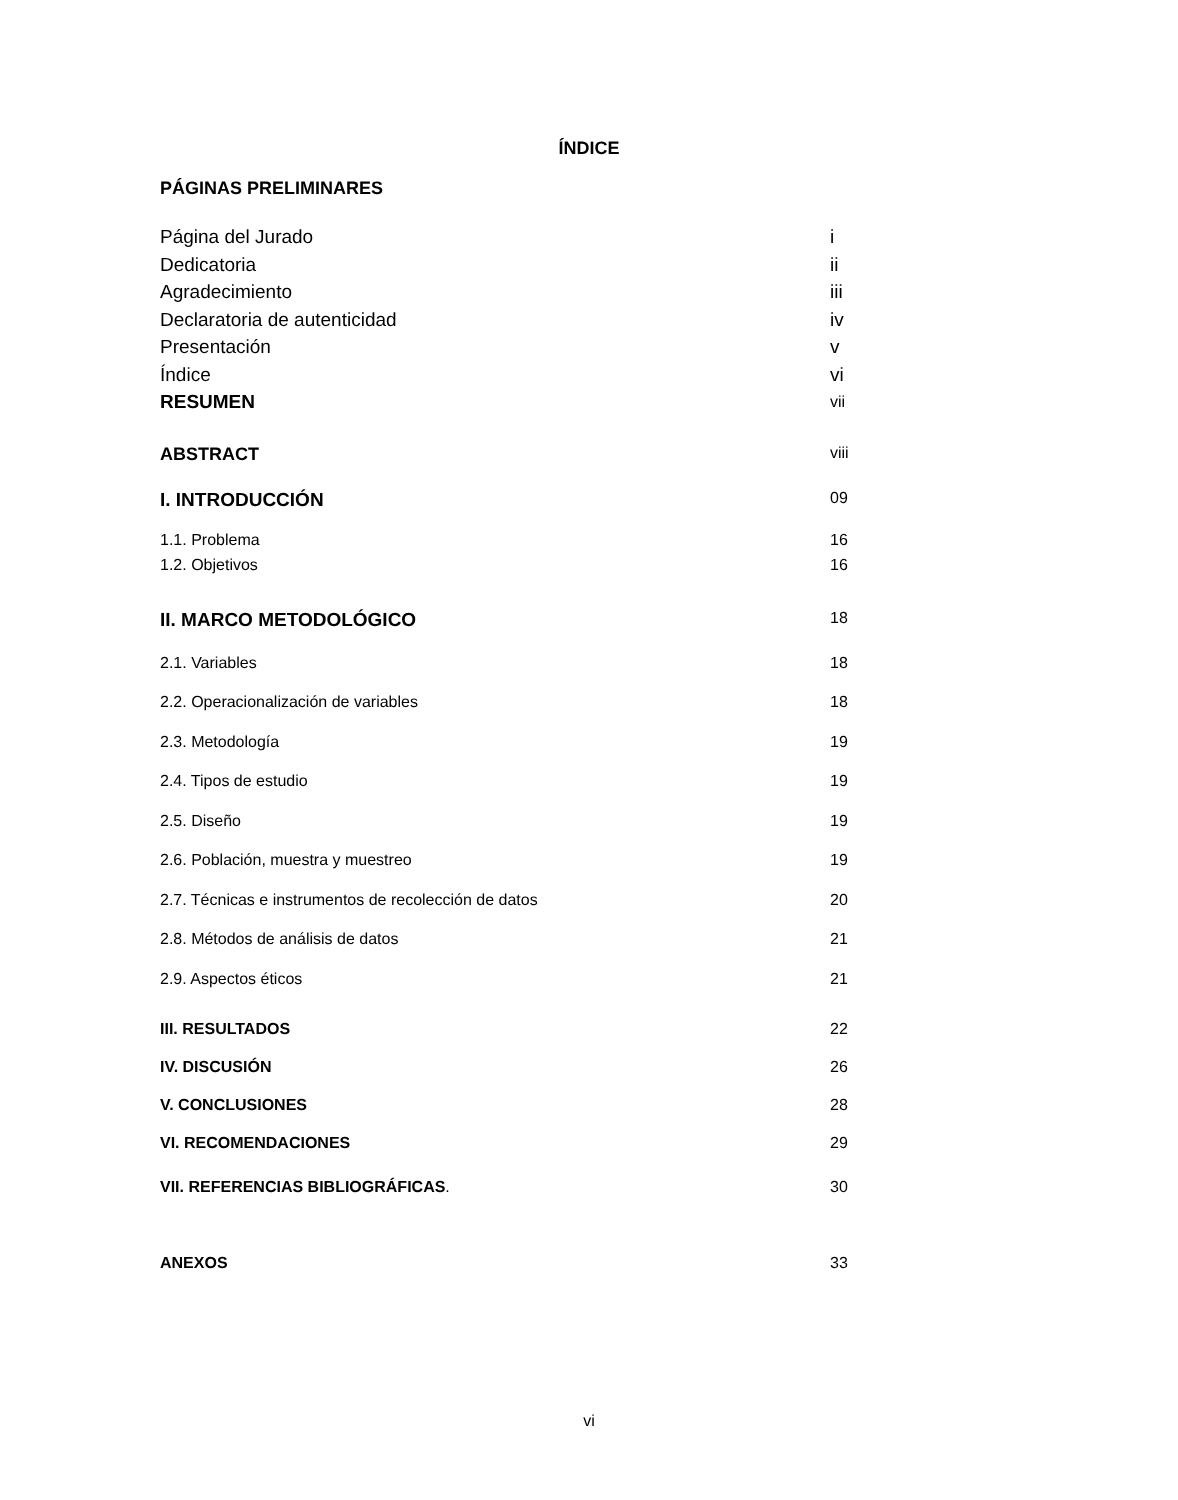ÍNDICE
PÁGINAS PRELIMINARES
Página del Jurado i
Dedicatoria ii
Agradecimiento iii
Declaratoria de autenticidad iv
Presentación v
Índice vi
RESUMEN vii
ABSTRACT viii
I. INTRODUCCIÓN 09
1.1. Problema 16
1.2. Objetivos 16
II. MARCO METODOLÓGICO 18
2.1. Variables 18
2.2. Operacionalización de variables 18
2.3. Metodología 19
2.4. Tipos de estudio 19
2.5. Diseño 19
2.6. Población, muestra y muestreo 19
2.7. Técnicas e instrumentos de recolección de datos 20
2.8. Métodos de análisis de datos 21
2.9. Aspectos éticos 21
III. RESULTADOS 22
IV. DISCUSIÓN 26
V. CONCLUSIONES 28
VI. RECOMENDACIONES 29
VII. REFERENCIAS BIBLIOGRÁFICAS. 30
ANEXOS 33
vi